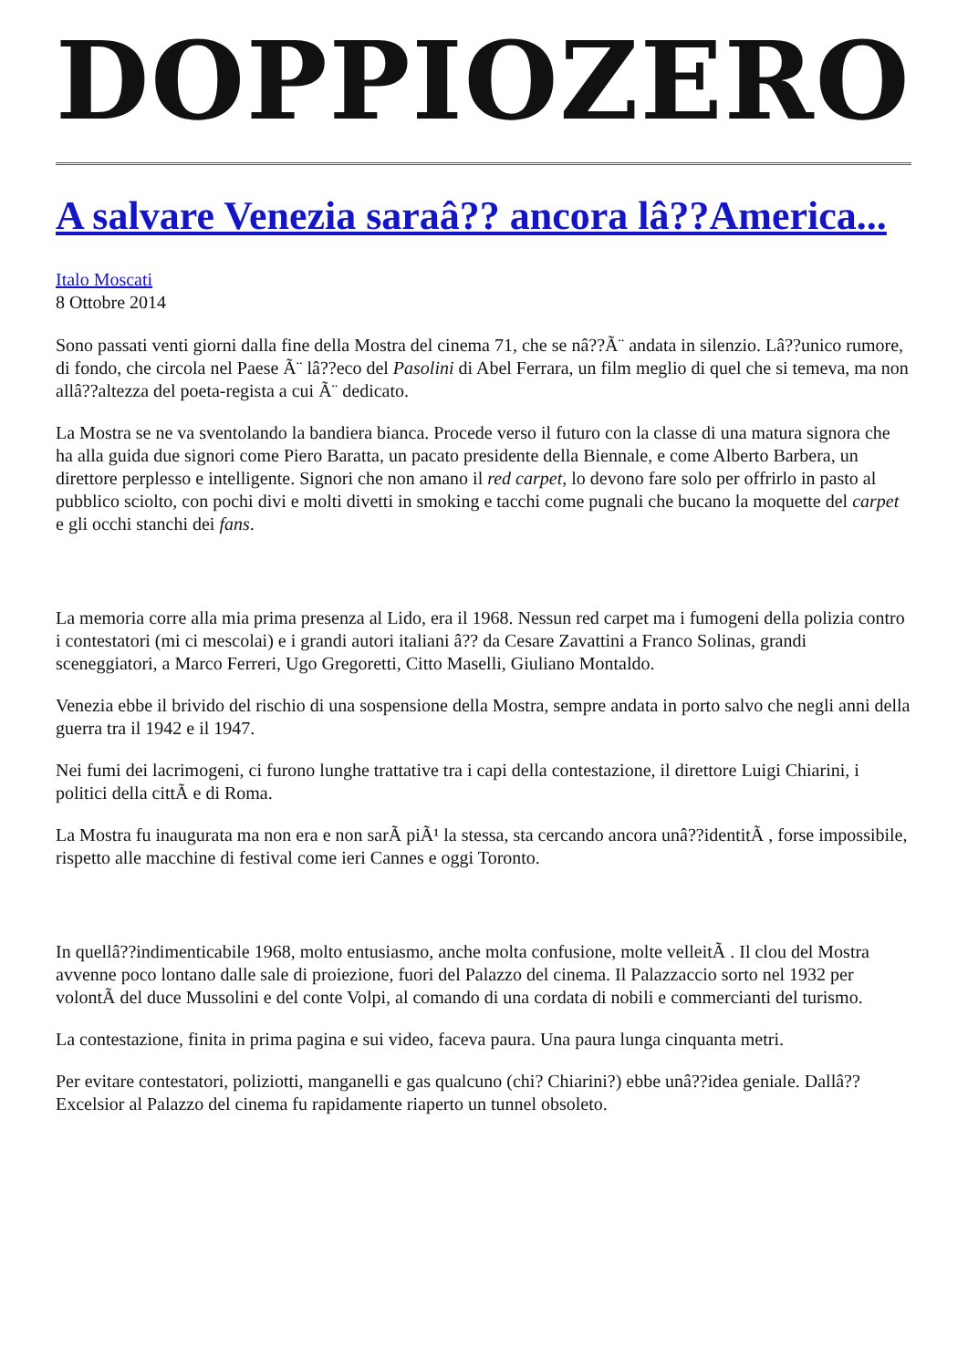DOPPIOZERO
A salvare Venezia saraâ?? ancora lâ??America...
Italo Moscati
8 Ottobre 2014
Sono passati venti giorni dalla fine della Mostra del cinema 71, che se nâ??Ã¨ andata in silenzio. Lâ??unico rumore, di fondo, che circola nel Paese Ã¨ lâ??eco del Pasolini di Abel Ferrara, un film meglio di quel che si temeva, ma non allâ??altezza del poeta-regista a cui Ã¨ dedicato.
La Mostra se ne va sventolando la bandiera bianca. Procede verso il futuro con la classe di una matura signora che ha alla guida due signori come Piero Baratta, un pacato presidente della Biennale, e come Alberto Barbera, un direttore perplesso e intelligente. Signori che non amano il red carpet, lo devono fare solo per offrirlo in pasto al pubblico sciolto, con pochi divi e molti divetti in smoking e tacchi come pugnali che bucano la moquette del carpet e gli occhi stanchi dei fans.
La memoria corre alla mia prima presenza al Lido, era il 1968. Nessun red carpet ma i fumogeni della polizia contro i contestatori (mi ci mescolai) e i grandi autori italiani â?? da Cesare Zavattini a Franco Solinas, grandi sceneggiatori, a Marco Ferreri, Ugo Gregoretti, Citto Maselli, Giuliano Montaldo.
Venezia ebbe il brivido del rischio di una sospensione della Mostra, sempre andata in porto salvo che negli anni della guerra tra il 1942 e il 1947.
Nei fumi dei lacrimogeni, ci furono lunghe trattative tra i capi della contestazione, il direttore Luigi Chiarini, i politici della cittÃ e di Roma.
La Mostra fu inaugurata ma non era e non sarÃ piÃ¹ la stessa, sta cercando ancora unâ??identitÃ , forse impossibile, rispetto alle macchine di festival come ieri Cannes e oggi Toronto.
In quellâ??indimenticabile 1968, molto entusiasmo, anche molta confusione, molte velleitÃ . Il clou del Mostra avvenne poco lontano dalle sale di proiezione, fuori del Palazzo del cinema. Il Palazzaccio sorto nel 1932 per volontÃ del duce Mussolini e del conte Volpi, al comando di una cordata di nobili e commercianti del turismo.
La contestazione, finita in prima pagina e sui video, faceva paura. Una paura lunga cinquanta metri.
Per evitare contestatori, poliziotti, manganelli e gas qualcuno (chi? Chiarini?) ebbe unâ??idea geniale. Dallâ??Excelsior al Palazzo del cinema fu rapidamente riaperto un tunnel obsoleto.